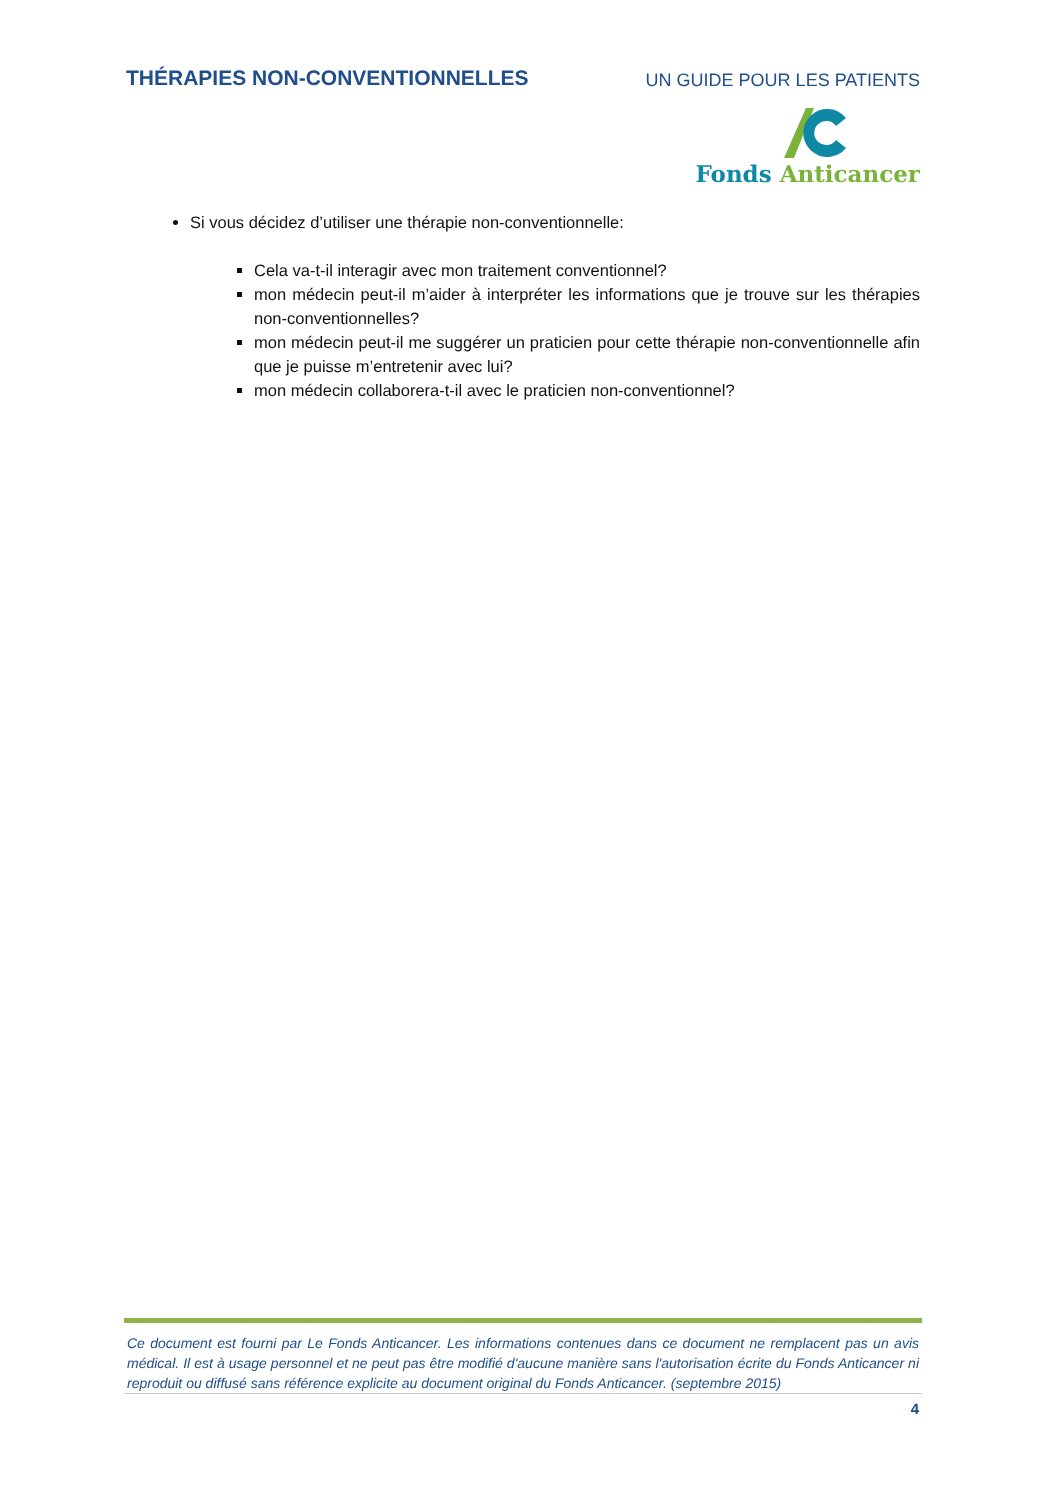THÉRAPIES NON-CONVENTIONNELLES
UN GUIDE POUR LES PATIENTS
Fonds Anticancer
Si vous décidez d’utiliser une thérapie non-conventionnelle:
Cela va-t-il interagir avec mon traitement conventionnel?
mon médecin peut-il m’aider à interpréter les informations que je trouve sur les thérapies non-conventionnelles?
mon médecin peut-il me suggérer un praticien pour cette thérapie non-conventionnelle afin que je puisse m’entretenir avec lui?
mon médecin collaborera-t-il avec le praticien non-conventionnel?
Ce document est fourni par Le Fonds Anticancer. Les informations contenues dans ce document ne remplacent pas un avis médical. Il est à usage personnel et ne peut pas être modifié d'aucune manière sans l'autorisation écrite du Fonds Anticancer ni reproduit ou diffusé sans référence explicite au document original du Fonds Anticancer. (septembre 2015)
4